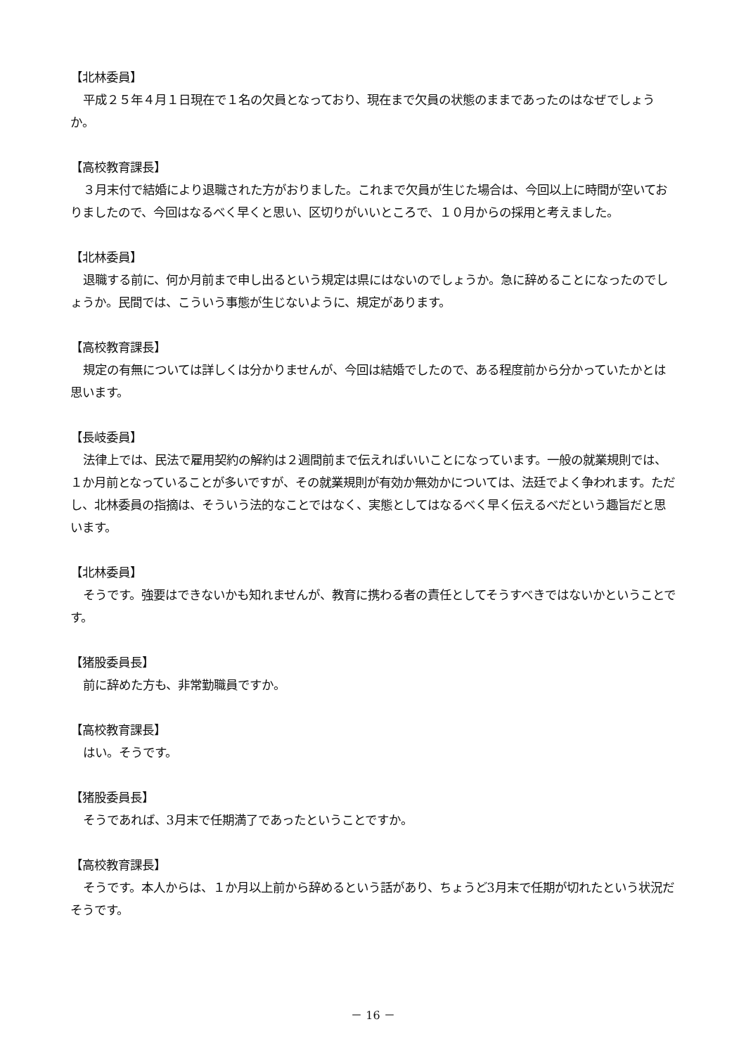【北林委員】
平成２５年４月１日現在で１名の欠員となっており、現在まで欠員の状態のままであったのはなぜでしょうか。
【高校教育課長】
３月末付で結婚により退職された方がおりました。これまで欠員が生じた場合は、今回以上に時間が空いておりましたので、今回はなるべく早くと思い、区切りがいいところで、１０月からの採用と考えました。
【北林委員】
退職する前に、何か月前まで申し出るという規定は県にはないのでしょうか。急に辞めることになったのでしょうか。民間では、こういう事態が生じないように、規定があります。
【高校教育課長】
規定の有無については詳しくは分かりませんが、今回は結婚でしたので、ある程度前から分かっていたかとは思います。
【長岐委員】
法律上では、民法で雇用契約の解約は２週間前まで伝えればいいことになっています。一般の就業規則では、１か月前となっていることが多いですが、その就業規則が有効か無効かについては、法廷でよく争われます。ただし、北林委員の指摘は、そういう法的なことではなく、実態としてはなるべく早く伝えるべだという趣旨だと思います。
【北林委員】
そうです。強要はできないかも知れませんが、教育に携わる者の責任としてそうすべきではないかということです。
【猪股委員長】
前に辞めた方も、非常勤職員ですか。
【高校教育課長】
はい。そうです。
【猪股委員長】
そうであれば、3月末で任期満了であったということですか。
【高校教育課長】
そうです。本人からは、１か月以上前から辞めるという話があり、ちょうど3月末で任期が切れたという状況だそうです。
－ 16 －